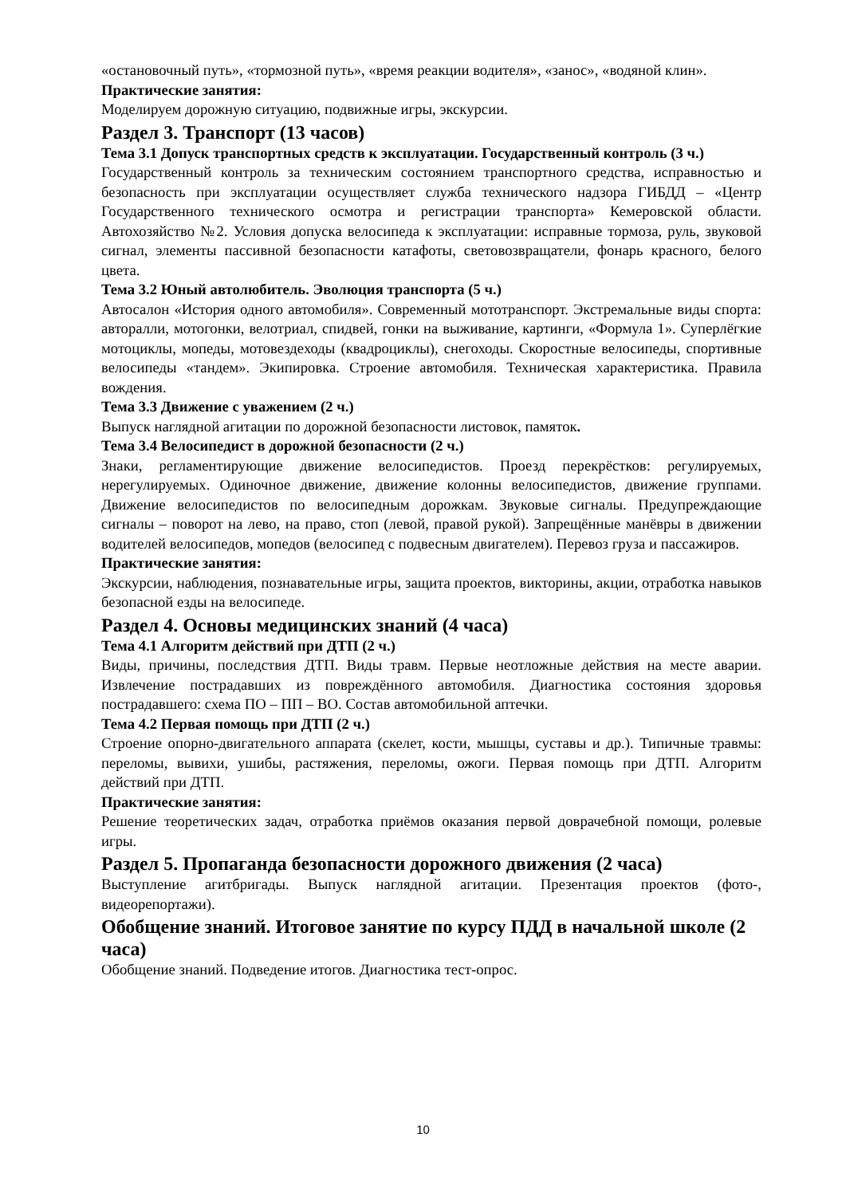«остановочный путь», «тормозной путь», «время реакции водителя», «занос», «водяной клин».
Практические занятия:
Моделируем дорожную ситуацию, подвижные игры, экскурсии.
Раздел 3. Транспорт (13 часов)
Тема 3.1 Допуск транспортных средств к эксплуатации. Государственный контроль (3 ч.)
Государственный контроль за техническим состоянием транспортного средства, исправностью и безопасность при эксплуатации осуществляет служба технического надзора ГИБДД – «Центр Государственного технического осмотра и регистрации транспорта» Кемеровской области. Автохозяйство №2. Условия допуска велосипеда к эксплуатации: исправные тормоза, руль, звуковой сигнал, элементы пассивной безопасности катафоты, световозвращатели, фонарь красного, белого цвета.
Тема 3.2 Юный автолюбитель. Эволюция транспорта (5 ч.)
Автосалон «История одного автомобиля». Современный мототранспорт. Экстремальные виды спорта: авторалли, мотогонки, велотриал, спидвей, гонки на выживание, картинги, «Формула 1». Суперлёгкие мотоциклы, мопеды, мотовездеходы (квадроциклы), снегоходы. Скоростные велосипеды, спортивные велосипеды «тандем». Экипировка. Строение автомобиля. Техническая характеристика. Правила вождения.
Тема 3.3 Движение с уважением (2 ч.)
Выпуск наглядной агитации по дорожной безопасности листовок, памяток.
Тема 3.4 Велосипедист в дорожной безопасности (2 ч.)
Знаки, регламентирующие движение велосипедистов. Проезд перекрёстков: регулируемых, нерегулируемых. Одиночное движение, движение колонны велосипедистов, движение группами. Движение велосипедистов по велосипедным дорожкам. Звуковые сигналы. Предупреждающие сигналы – поворот на лево, на право, стоп (левой, правой рукой). Запрещённые манёвры в движении водителей велосипедов, мопедов (велосипед с подвесным двигателем). Перевоз груза и пассажиров.
Практические занятия:
Экскурсии, наблюдения, познавательные игры, защита проектов, викторины, акции, отработка навыков безопасной езды на велосипеде.
Раздел 4. Основы медицинских знаний (4 часа)
Тема 4.1 Алгоритм действий при ДТП (2 ч.)
Виды, причины, последствия ДТП. Виды травм. Первые неотложные действия на месте аварии. Извлечение пострадавших из повреждённого автомобиля. Диагностика состояния здоровья пострадавшего: схема ПО – ПП – ВО. Состав автомобильной аптечки.
Тема 4.2 Первая помощь при ДТП (2 ч.)
Строение опорно-двигательного аппарата (скелет, кости, мышцы, суставы и др.). Типичные травмы: переломы, вывихи, ушибы, растяжения, переломы, ожоги. Первая помощь при ДТП. Алгоритм действий при ДТП.
Практические занятия:
Решение теоретических задач, отработка приёмов оказания первой доврачебной помощи, ролевые игры.
Раздел 5. Пропаганда безопасности дорожного движения (2 часа)
Выступление агитбригады. Выпуск наглядной агитации. Презентация проектов (фото-, видеорепортажи).
Обобщение знаний. Итоговое занятие по курсу ПДД в начальной школе (2 часа)
Обобщение знаний. Подведение итогов. Диагностика тест-опрос.
10